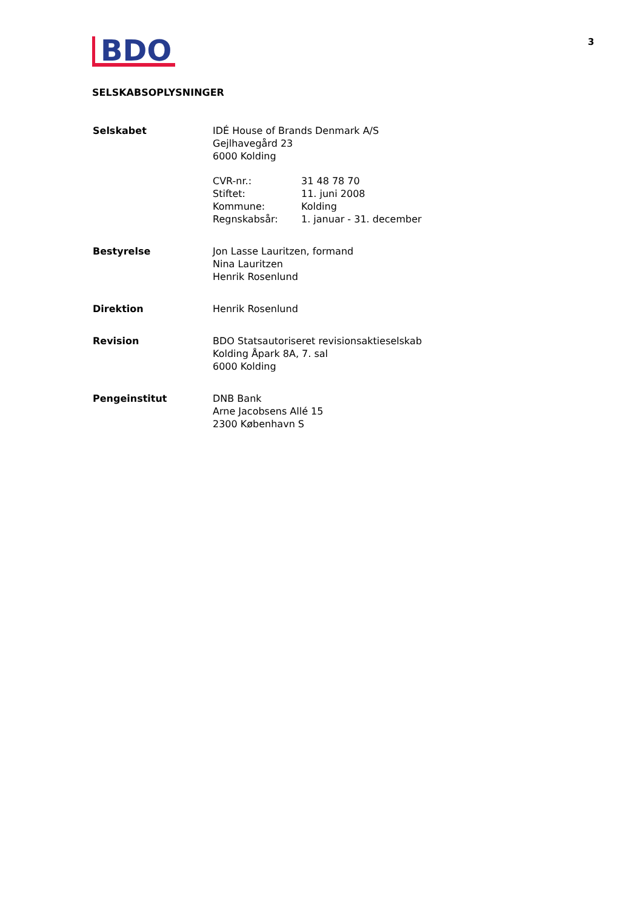3
BDO
SELSKABSOPLYSNINGER
| Selskabet | IDÉ House of Brands Denmark A/S Gejlhavegård 23 6000 Kolding / CVR-nr.: / 31 48 78 70 / / Stiftet: / 11. juni 2008 / / Kommune: / Kolding / / Regnskabsår: / 1. januar - 31. december / |
| Bestyrelse | Jon Lasse Lauritzen, formand Nina Lauritzen Henrik Rosenlund |
| Direktion | Henrik Rosenlund |
| Revision | BDO Statsautoriseret revisionsaktieselskab Kolding Åpark 8A, 7. sal 6000 Kolding |
| Pengeinstitut | DNB Bank Arne Jacobsens Allé 15 2300 København S |